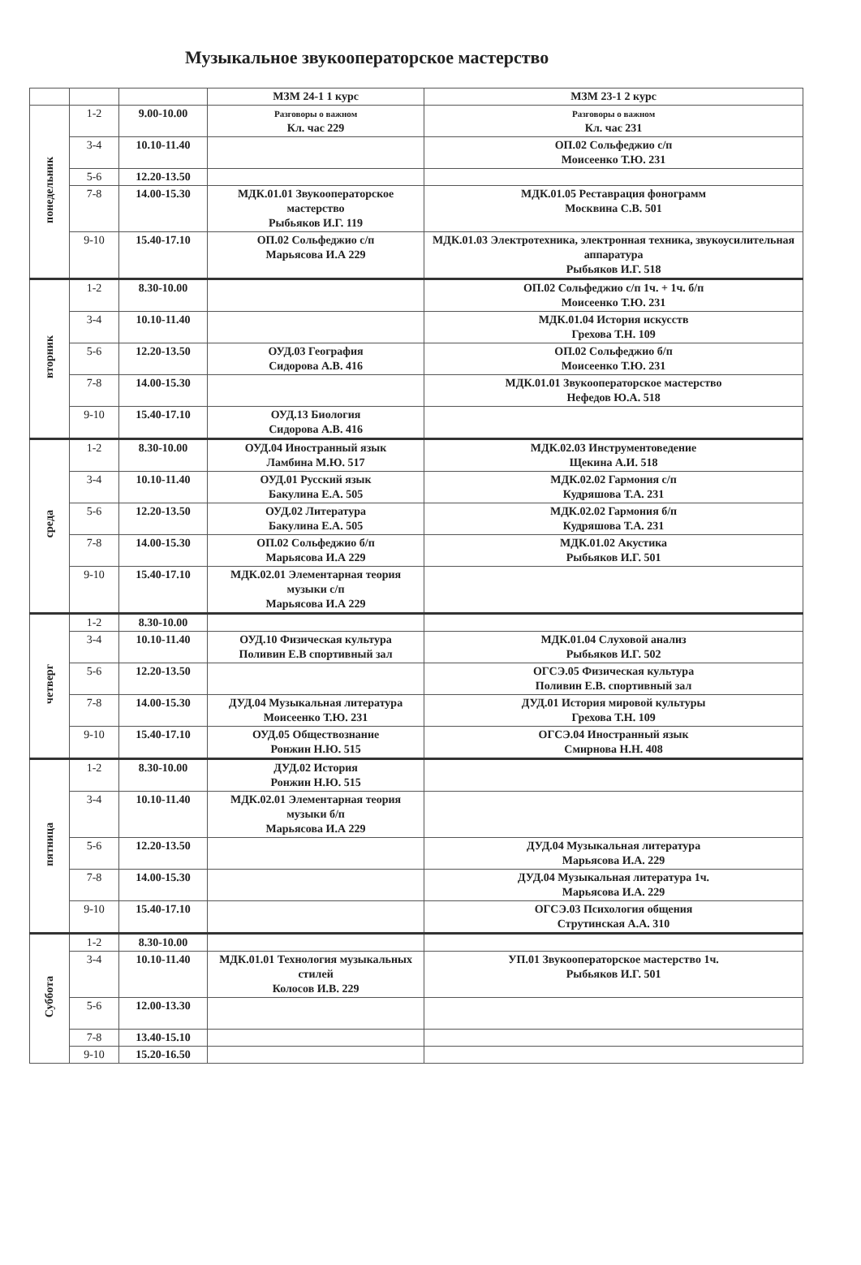Музыкальное звукооператорское мастерство
| | | | МЗМ 24-1 1 курс | МЗМ 23-1 2 курс |
| --- | --- | --- | --- | --- |
| понедельник | 1-2 | 9.00-10.00 | Разговоры о важном Кл. час 229 | Разговоры о важном Кл. час 231 |
| | 3-4 | 10.10-11.40 | | ОП.02 Сольфеджио с/п Моисеенко Т.Ю. 231 |
| | 5-6 | 12.20-13.50 | | |
| | 7-8 | 14.00-15.30 | МДК.01.01 Звукооператорское мастерство Рыбьяков И.Г. 119 | МДК.01.05 Реставрация фонограмм Москвина С.В. 501 |
| | 9-10 | 15.40-17.10 | ОП.02 Сольфеджио с/п Марьясова И.А 229 | МДК.01.03 Электротехника, электронная техника, звукоусилительная аппаратура Рыбьяков И.Г. 518 |
| вторник | 1-2 | 8.30-10.00 | | ОП.02 Сольфеджио с/п 1ч. + 1ч. б/п Моисеенко Т.Ю. 231 |
| | 3-4 | 10.10-11.40 | | МДК.01.04 История искусств Грехова Т.Н. 109 |
| | 5-6 | 12.20-13.50 | ОУД.03 География Сидорова А.В. 416 | ОП.02 Сольфеджио б/п Моисеенко Т.Ю. 231 |
| | 7-8 | 14.00-15.30 | | МДК.01.01 Звукооператорское мастерство Нефедов Ю.А. 518 |
| | 9-10 | 15.40-17.10 | ОУД.13 Биология Сидорова А.В. 416 | |
| среда | 1-2 | 8.30-10.00 | ОУД.04 Иностранный язык Ламбина М.Ю. 517 | МДК.02.03 Инструментоведение Щекина А.И. 518 |
| | 3-4 | 10.10-11.40 | ОУД.01 Русский язык Бакулина Е.А. 505 | МДК.02.02 Гармония с/п Кудряшова Т.А. 231 |
| | 5-6 | 12.20-13.50 | ОУД.02 Литература Бакулина Е.А. 505 | МДК.02.02 Гармония б/п Кудряшова Т.А. 231 |
| | 7-8 | 14.00-15.30 | ОП.02 Сольфеджио б/п Марьясова И.А 229 | МДК.01.02 Акустика Рыбьяков И.Г. 501 |
| | 9-10 | 15.40-17.10 | МДК.02.01 Элементарная теория музыки с/п Марьясова И.А 229 | |
| четверг | 1-2 | 8.30-10.00 | | |
| | 3-4 | 10.10-11.40 | ОУД.10 Физическая культура Поливин Е.В спортивный зал | МДК.01.04 Слуховой анализ Рыбьяков И.Г. 502 |
| | 5-6 | 12.20-13.50 | | ОГСЭ.05 Физическая культура Поливин Е.В. спортивный зал |
| | 7-8 | 14.00-15.30 | ДУД.04 Музыкальная литература Моисеенко Т.Ю. 231 | ДУД.01 История мировой культуры Грехова Т.Н. 109 |
| | 9-10 | 15.40-17.10 | ОУД.05 Обществознание Ронжин Н.Ю. 515 | ОГСЭ.04 Иностранный язык Смирнова Н.Н. 408 |
| пятница | 1-2 | 8.30-10.00 | ДУД.02 История Ронжин Н.Ю. 515 | |
| | 3-4 | 10.10-11.40 | МДК.02.01 Элементарная теория музыки б/п Марьясова И.А 229 | |
| | 5-6 | 12.20-13.50 | | ДУД.04 Музыкальная литература Марьясова И.А. 229 |
| | 7-8 | 14.00-15.30 | | ДУД.04 Музыкальная литература 1ч. Марьясова И.А. 229 |
| | 9-10 | 15.40-17.10 | | ОГСЭ.03 Психология общения Струтинская А.А. 310 |
| Суббота | 1-2 | 8.30-10.00 | | |
| | 3-4 | 10.10-11.40 | МДК.01.01 Технология музыкальных стилей Колосов И.В. 229 | УП.01 Звукооператорское мастерство 1ч. Рыбьяков И.Г. 501 |
| | 5-6 | 12.00-13.30 | | |
| | 7-8 | 13.40-15.10 | | |
| | 9-10 | 15.20-16.50 | | |